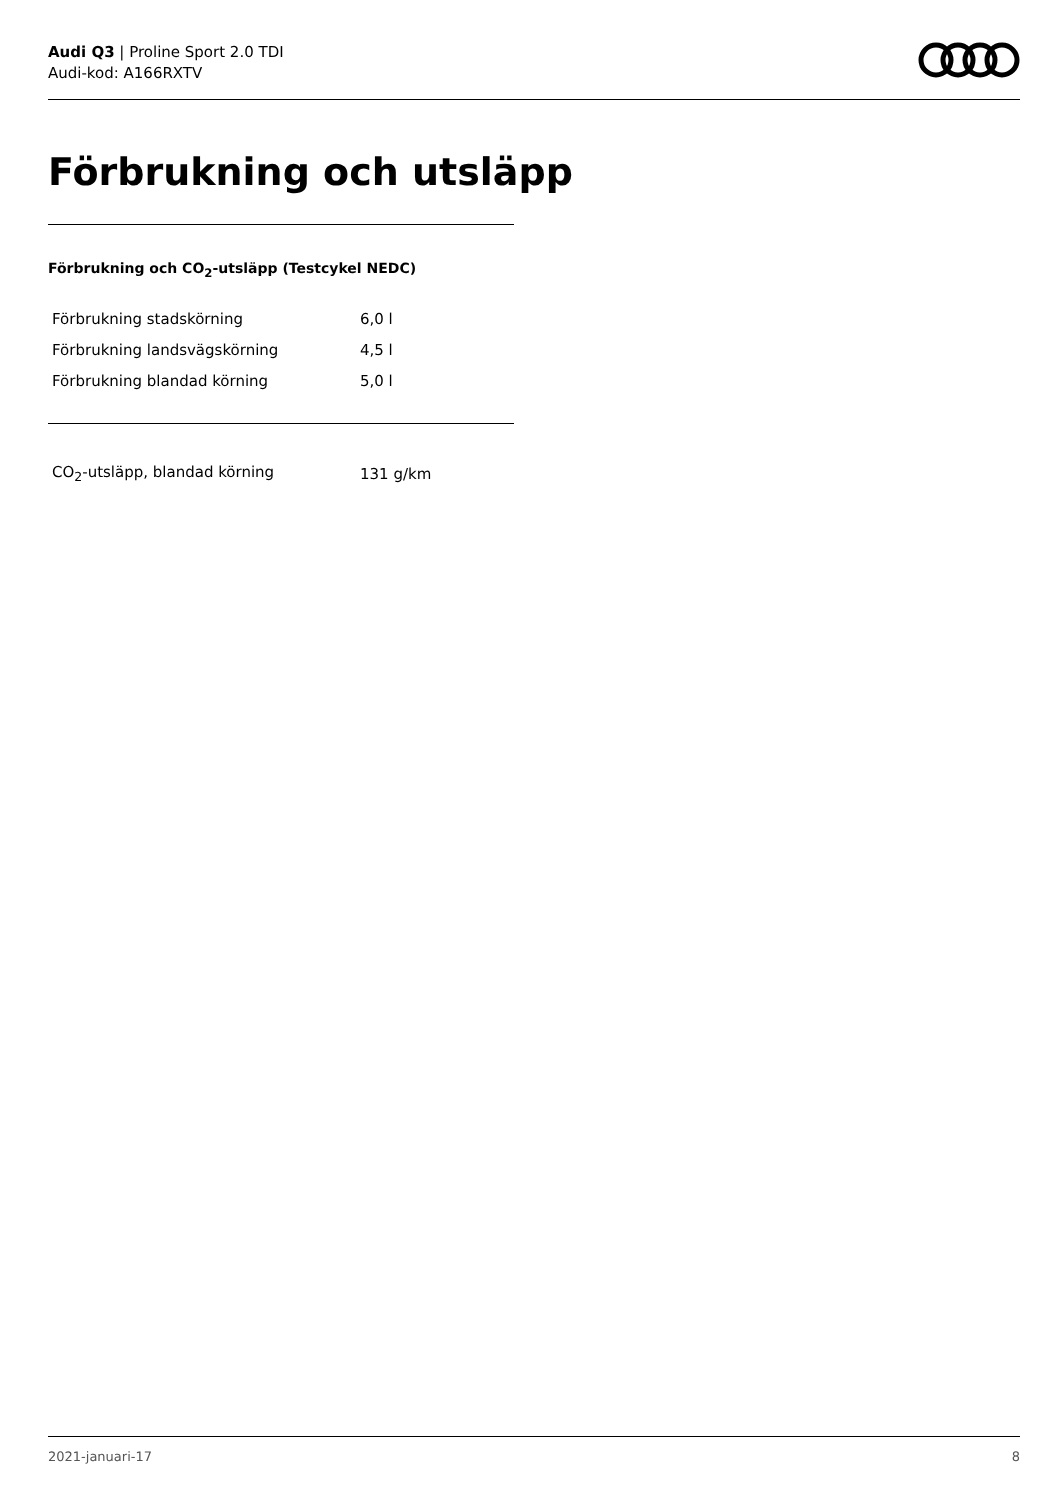Audi Q3 | Proline Sport 2.0 TDI
Audi-kod: A166RXTV
Förbrukning och utsläpp
Förbrukning och CO<sub>2</sub>-utsläpp (Testcykel NEDC)
| Förbrukning stadskörning | 6,0 l |
| Förbrukning landsvägskörning | 4,5 l |
| Förbrukning blandad körning | 5,0 l |
| CO<sub>2</sub>-utsläpp, blandad körning | 131 g/km |
2021-januari-17 8